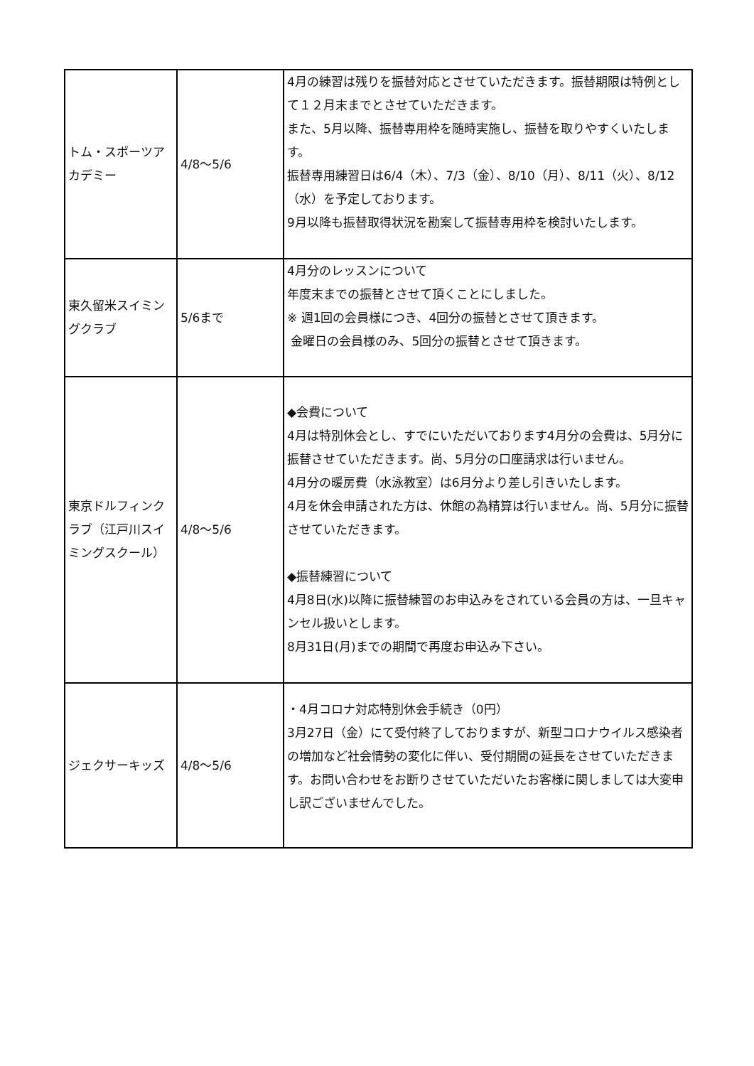| トム・スポーツアカデミー | 4/8〜5/6 | 4月の練習は残りを振替対応とさせていただきます。振替期限は特例として１２月末までとさせていただきます。 また、5月以降、振替専用枠を随時実施し、振替を取りやすくいたします。 振替専用練習日は6/4（木）、7/3（金）、8/10（月）、8/11（火）、8/12（水）を予定しております。 9月以降も振替取得状況を勘案して振替専用枠を検討いたします。 |
| 東久留米スイミングクラブ | 5/6まで | 4月分のレッスンについて 年度末までの振替とさせて頂くことにしました。 ※ 週1回の会員様につき、4回分の振替とさせて頂きます。 金曜日の会員様のみ、5回分の振替とさせて頂きます。 |
| 東京ドルフィンクラブ（江戸川スイミングスクール） | 4/8〜5/6 | ◆会費について 4月は特別休会とし、すでにいただいております4月分の会費は、5月分に振替させていただきます。尚、5月分の口座請求は行いません。 4月分の暖房費（水泳教室）は6月分より差し引きいたします。 4月を休会申請された方は、休館の為精算は行いません。尚、5月分に振替させていただきます。 ◆振替練習について 4月8日(水)以降に振替練習のお申込みをされている会員の方は、一旦キャンセル扱いとします。 8月31日(月)までの期間で再度お申込み下さい。 |
| ジェクサーキッズ | 4/8〜5/6 | ・4月コロナ対応特別休会手続き（0円） 3月27日（金）にて受付終了しておりますが、新型コロナウイルス感染者の増加など社会情勢の変化に伴い、受付期間の延長をさせていただきます。お問い合わせをお断りさせていただいたお客様に関しましては大変申し訳ございませんでした。 |